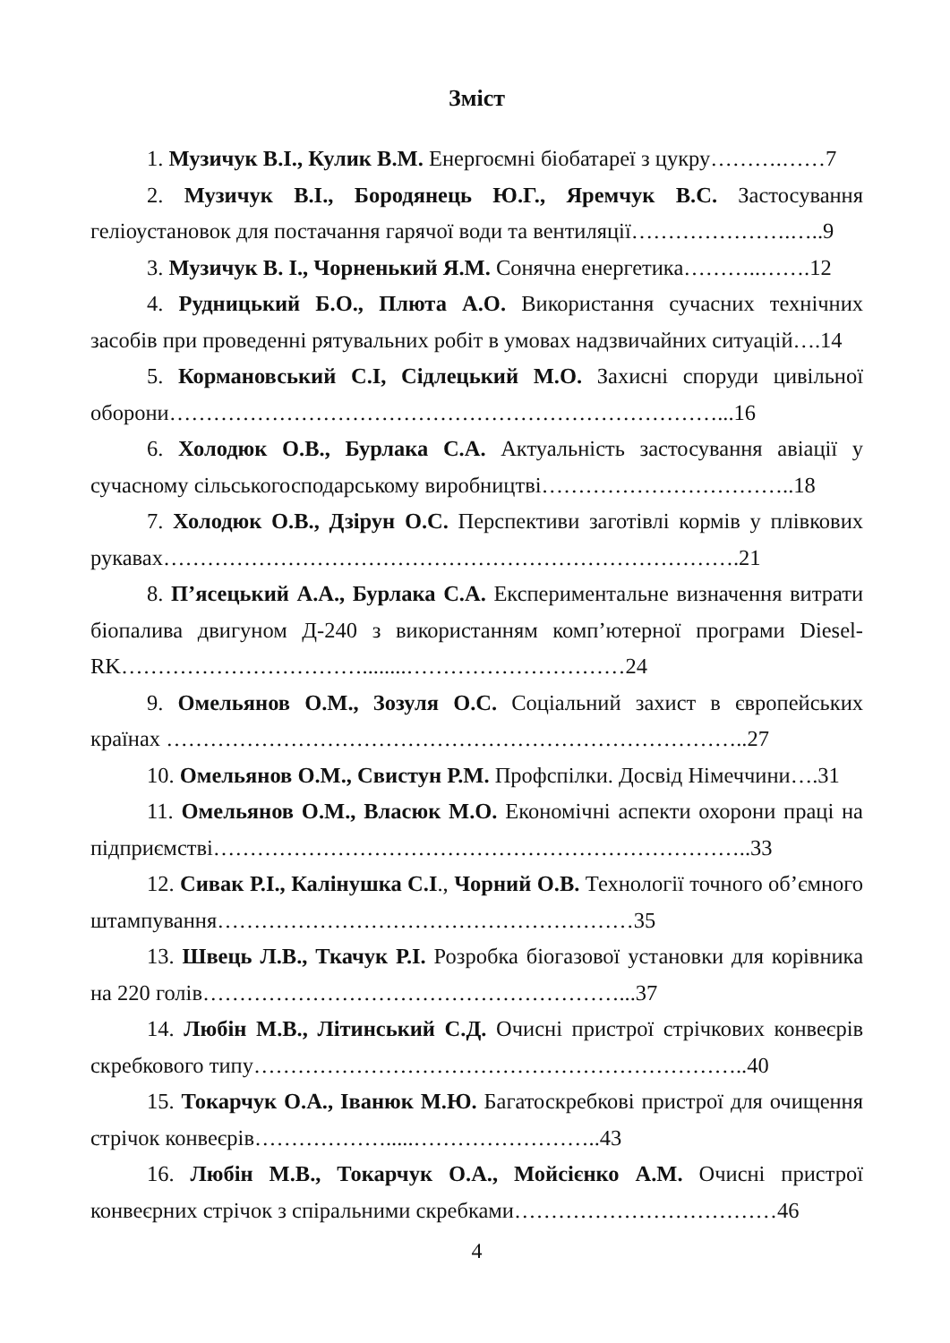Зміст
1. Музичук В.І., Кулик В.М. Енергоємні біобатареї з цукру……….……7
2. Музичук В.І., Бородянець Ю.Г., Яремчук В.С. Застосування геліоустановок для постачання гарячої води та вентиляції………………….…..9
3. Музичук В. І., Чорненький Я.М. Сонячна енергетика………..…….12
4. Рудницький Б.О., Плюта А.О. Використання сучасних технічних засобів при проведенні рятувальних робіт в умовах надзвичайних ситуацій….14
5. Кормановський С.І, Сідлецький М.О. Захисні споруди цивільної оборони…………………………………………………………………...16
6. Холодюк О.В., Бурлака С.А. Актуальність застосування авіації у сучасному сільськогосподарському виробництві……………………………..18
7. Холодюк О.В., Дзірун О.С. Перспективи заготівлі кормів у плівкових рукавах…………………………………………………………………….21
8. П’ясецький А.А., Бурлака С.А. Експериментальне визначення витрати біопалива двигуном Д-240 з використанням комп’ютерної програми Diesel-RK……………………………........…………………………24
9. Омельянов О.М., Зозуля О.С. Соціальний захист в європейських країнах ……………………………………………………………………..27
10. Омельянов О.М., Свистун Р.М. Профспілки. Досвід Німеччини….31
11. Омельянов О.М., Власюк М.О. Економічні аспекти охорони праці на підприємстві………………………………………………………………..33
12. Сивак Р.І., Калінушка С.І., Чорний О.В. Технології точного об’ємного штампування…………………………………………………35
13. Швець Л.В., Ткачук Р.І. Розробка біогазової установки для корівника на 220 голів…………………………………………………...37
14. Любін М.В., Літинський С.Д. Очисні пристрої стрічкових конвеєрів скребкового типу…………………………………………………………..40
15. Токарчук О.А., Іванюк М.Ю. Багатоскребкові пристрої для очищення стрічок конвеєрів……………….....……………………..43
16. Любін М.В., Токарчук О.А., Мойсієнко А.М. Очисні пристрої конвеєрних стрічок з спіральними скребками………………………………46
4